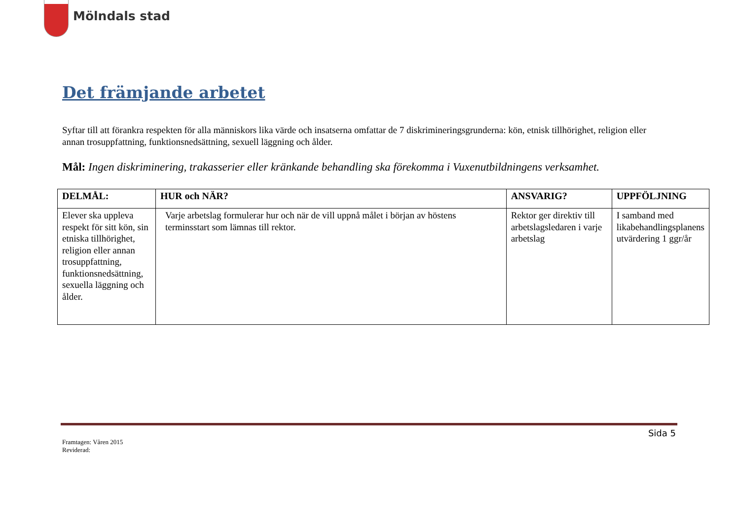Mölndals stad
Det främjande arbetet
Syftar till att förankra respekten för alla människors lika värde och insatserna omfattar de 7 diskrimineringsgrunderna: kön, etnisk tillhörighet, religion eller annan trosuppfattning, funktionsnedsättning, sexuell läggning och ålder.
Mål: Ingen diskriminering, trakasserier eller kränkande behandling ska förekomma i Vuxenutbildningens verksamhet.
| DELMÅL: | HUR och NÄR? | ANSVARIG? | UPPFÖLJNING |
| --- | --- | --- | --- |
| Elever ska uppleva respekt för sitt kön, sin etniska tillhörighet, religion eller annan trosuppfattning, funktionsnedsättning, sexuella läggning och ålder. | Varje arbetslag formulerar hur och när de vill uppnå målet i början av höstens terminsstart som lämnas till rektor. | Rektor ger direktiv till arbetslagsledaren i varje arbetslag | I samband med likabehandlingsplanens utvärdering 1 ggr/år |
Sida 5
Framtagen: Våren 2015
Reviderad: